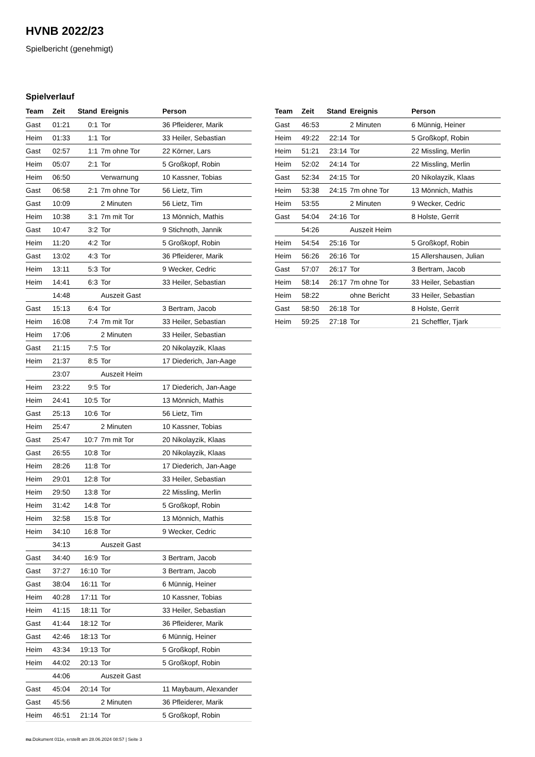HVNB 2022/23
Spielbericht (genehmigt)
Spielverlauf
| Team | Zeit | Stand | Ereignis | Person |
| --- | --- | --- | --- | --- |
| Gast | 01:21 | 0:1 | Tor | 36 Pfleiderer, Marik |
| Heim | 01:33 | 1:1 | Tor | 33 Heiler, Sebastian |
| Gast | 02:57 | 1:1 | 7m ohne Tor | 22 Körner, Lars |
| Heim | 05:07 | 2:1 | Tor | 5 Großkopf, Robin |
| Heim | 06:50 | | Verwarnung | 10 Kassner, Tobias |
| Gast | 06:58 | 2:1 | 7m ohne Tor | 56 Lietz, Tim |
| Gast | 10:09 | | 2 Minuten | 56 Lietz, Tim |
| Heim | 10:38 | 3:1 | 7m mit Tor | 13 Mönnich, Mathis |
| Gast | 10:47 | 3:2 | Tor | 9 Stichnoth, Jannik |
| Heim | 11:20 | 4:2 | Tor | 5 Großkopf, Robin |
| Gast | 13:02 | 4:3 | Tor | 36 Pfleiderer, Marik |
| Heim | 13:11 | 5:3 | Tor | 9 Wecker, Cedric |
| Heim | 14:41 | 6:3 | Tor | 33 Heiler, Sebastian |
| | 14:48 | | Auszeit Gast | |
| Gast | 15:13 | 6:4 | Tor | 3 Bertram, Jacob |
| Heim | 16:08 | 7:4 | 7m mit Tor | 33 Heiler, Sebastian |
| Heim | 17:06 | | 2 Minuten | 33 Heiler, Sebastian |
| Gast | 21:15 | 7:5 | Tor | 20 Nikolayzik, Klaas |
| Heim | 21:37 | 8:5 | Tor | 17 Diederich, Jan-Aage |
| | 23:07 | | Auszeit Heim | |
| Heim | 23:22 | 9:5 | Tor | 17 Diederich, Jan-Aage |
| Heim | 24:41 | 10:5 | Tor | 13 Mönnich, Mathis |
| Gast | 25:13 | 10:6 | Tor | 56 Lietz, Tim |
| Heim | 25:47 | | 2 Minuten | 10 Kassner, Tobias |
| Gast | 25:47 | 10:7 | 7m mit Tor | 20 Nikolayzik, Klaas |
| Gast | 26:55 | 10:8 | Tor | 20 Nikolayzik, Klaas |
| Heim | 28:26 | 11:8 | Tor | 17 Diederich, Jan-Aage |
| Heim | 29:01 | 12:8 | Tor | 33 Heiler, Sebastian |
| Heim | 29:50 | 13:8 | Tor | 22 Missling, Merlin |
| Heim | 31:42 | 14:8 | Tor | 5 Großkopf, Robin |
| Heim | 32:58 | 15:8 | Tor | 13 Mönnich, Mathis |
| Heim | 34:10 | 16:8 | Tor | 9 Wecker, Cedric |
| | 34:13 | | Auszeit Gast | |
| Gast | 34:40 | 16:9 | Tor | 3 Bertram, Jacob |
| Gast | 37:27 | 16:10 | Tor | 3 Bertram, Jacob |
| Gast | 38:04 | 16:11 | Tor | 6 Münnig, Heiner |
| Heim | 40:28 | 17:11 | Tor | 10 Kassner, Tobias |
| Heim | 41:15 | 18:11 | Tor | 33 Heiler, Sebastian |
| Gast | 41:44 | 18:12 | Tor | 36 Pfleiderer, Marik |
| Gast | 42:46 | 18:13 | Tor | 6 Münnig, Heiner |
| Heim | 43:34 | 19:13 | Tor | 5 Großkopf, Robin |
| Heim | 44:02 | 20:13 | Tor | 5 Großkopf, Robin |
| | 44:06 | | Auszeit Gast | |
| Gast | 45:04 | 20:14 | Tor | 11 Maybaum, Alexander |
| Gast | 45:56 | | 2 Minuten | 36 Pfleiderer, Marik |
| Heim | 46:51 | 21:14 | Tor | 5 Großkopf, Robin |
| Team | Zeit | Stand | Ereignis | Person |
| --- | --- | --- | --- | --- |
| Gast | 46:53 | | 2 Minuten | 6 Münnig, Heiner |
| Heim | 49:22 | 22:14 | Tor | 5 Großkopf, Robin |
| Heim | 51:21 | 23:14 | Tor | 22 Missling, Merlin |
| Heim | 52:02 | 24:14 | Tor | 22 Missling, Merlin |
| Gast | 52:34 | 24:15 | Tor | 20 Nikolayzik, Klaas |
| Heim | 53:38 | 24:15 | 7m ohne Tor | 13 Mönnich, Mathis |
| Heim | 53:55 | | 2 Minuten | 9 Wecker, Cedric |
| Gast | 54:04 | 24:16 | Tor | 8 Holste, Gerrit |
| | 54:26 | | Auszeit Heim | |
| Heim | 54:54 | 25:16 | Tor | 5 Großkopf, Robin |
| Heim | 56:26 | 26:16 | Tor | 15 Allershausen, Julian |
| Gast | 57:07 | 26:17 | Tor | 3 Bertram, Jacob |
| Heim | 58:14 | 26:17 | 7m ohne Tor | 33 Heiler, Sebastian |
| Heim | 58:22 | | ohne Bericht | 33 Heiler, Sebastian |
| Gast | 58:50 | 26:18 | Tor | 8 Holste, Gerrit |
| Heim | 59:25 | 27:18 | Tor | 21 Scheffler, Tjark |
nu.Dokument 011e, erstellt am 28.06.2024 08:57 | Seite 3